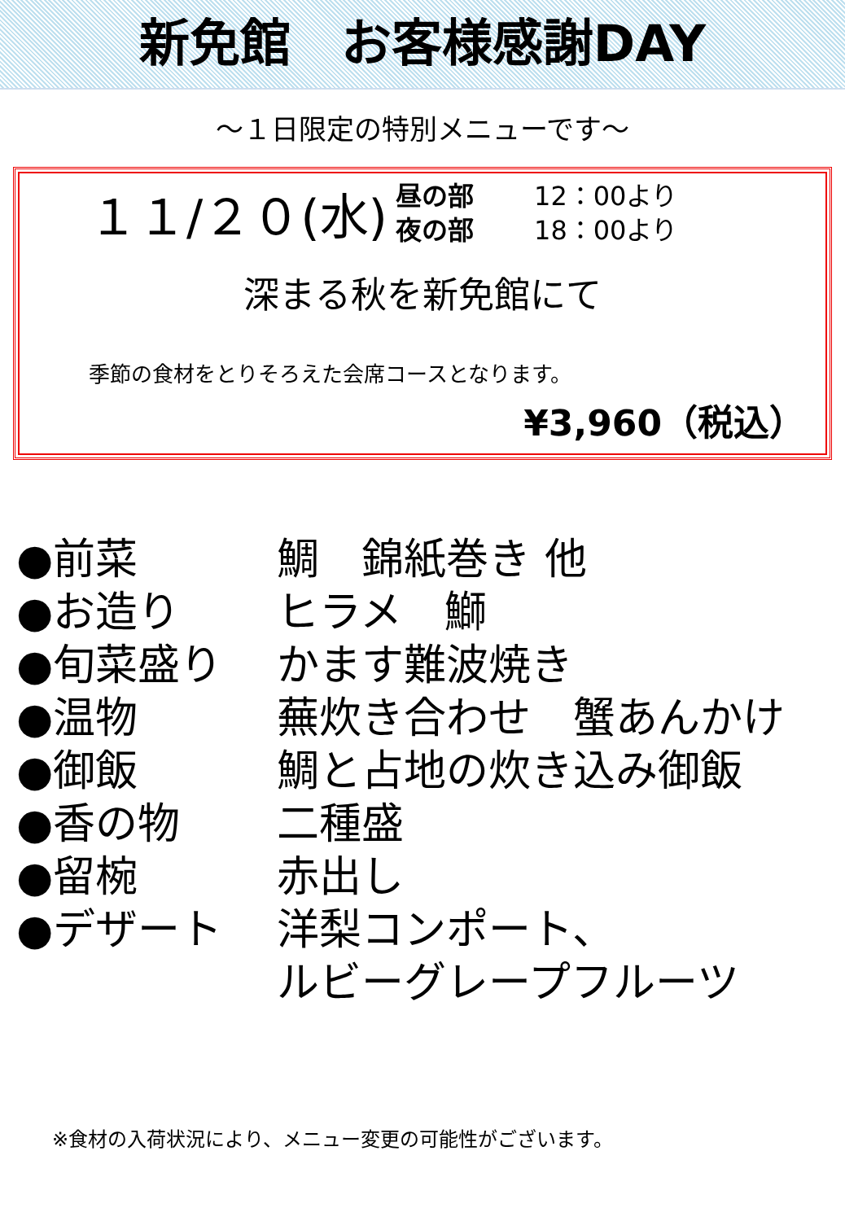新免館　お客様感謝DAY
～１日限定の特別メニューです～
１１/２０(水)
昼の部 12：00より
夜の部 18：00より
深まる秋を新免館にて
季節の食材をとりそろえた会席コースとなります。
¥3,960（税込）
●前菜 鯛　錦紙巻き 他
●お造り ヒラメ　鰤
●旬菜盛り かます難波焼き
●温物 蕪炊き合わせ　蟹あんかけ
●御飯 鯛と占地の炊き込み御飯
●香の物 二種盛
●留椀 赤出し
●デザート 洋梨コンポート、
ルビーグレープフルーツ
※食材の入荷状況により、メニュー変更の可能性がございます。